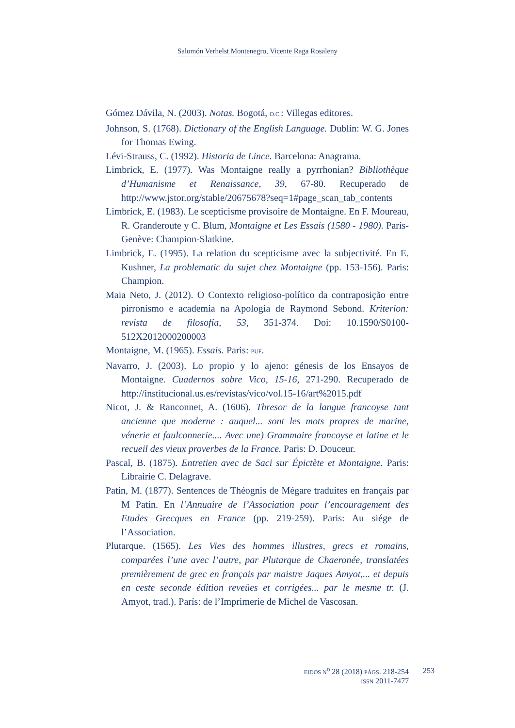Salomón Verhelst Montenegro, Vicente Raga Rosaleny
Gómez Dávila, N. (2003). Notas. Bogotá, D.C.: Villegas editores.
Johnson, S. (1768). Dictionary of the English Language. Dublín: W. G. Jones for Thomas Ewing.
Lévi-Strauss, C. (1992). Historia de Lince. Barcelona: Anagrama.
Limbrick, E. (1977). Was Montaigne really a pyrrhonian? Bibliothèque d’Humanisme et Renaissance, 39, 67-80. Recuperado de http://www.jstor.org/stable/20675678?seq=1#page_scan_tab_contents
Limbrick, E. (1983). Le scepticisme provisoire de Montaigne. En F. Moureau, R. Granderoute y C. Blum, Montaigne et Les Essais (1580 - 1980). Paris-Genève: Champion-Slatkine.
Limbrick, E. (1995). La relation du scepticisme avec la subjectivité. En E. Kushner, La problematic du sujet chez Montaigne (pp. 153-156). Paris: Champion.
Maia Neto, J. (2012). O Contexto religioso-político da contraposição entre pirronismo e academia na Apologia de Raymond Sebond. Kriterion: revista de filosofía, 53, 351-374. Doi: 10.1590/S0100-512X2012000200003
Montaigne, M. (1965). Essais. Paris: PUF.
Navarro, J. (2003). Lo propio y lo ajeno: génesis de los Ensayos de Montaigne. Cuadernos sobre Vico, 15-16, 271-290. Recuperado de http://institucional.us.es/revistas/vico/vol.15-16/art%2015.pdf
Nicot, J. & Ranconnet, A. (1606). Thresor de la langue francoyse tant ancienne que moderne : auquel... sont les mots propres de marine, vénerie et faulconnerie.... Avec une) Grammaire francoyse et latine et le recueil des vieux proverbes de la France. Paris: D. Douceur.
Pascal, B. (1875). Entretien avec de Saci sur Épictète et Montaigne. Paris: Librairie C. Delagrave.
Patin, M. (1877). Sentences de Théognis de Mégare traduites en français par M Patin. En l’Annuaire de l’Association pour l’encouragement des Etudes Grecques en France (pp. 219-259). Paris: Au siége de l’Association.
Plutarque. (1565). Les Vies des hommes illustres, grecs et romains, comparées l’une avec l’autre, par Plutarque de Chaeronée, translatées premièrement de grec en français par maistre Jaques Amyot,... et depuis en ceste seconde édition reveües et corrigées... par le mesme tr. (J. Amyot, trad.). París: de l’Imprimerie de Michel de Vascosan.
EIDOS N<sup>o</sup> 28 (2018) PÁGS. 218-254
ISSN 2011-7477
253